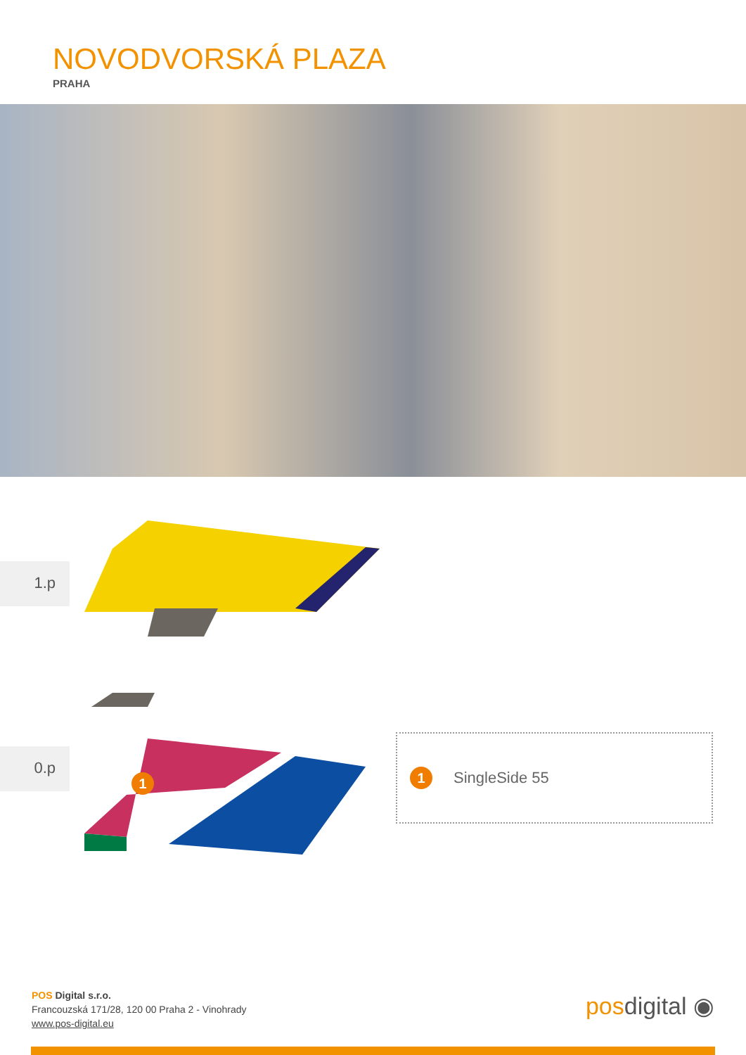NOVODVORSKÁ PLAZA
PRAHA
1.p
0.p
1
1
SingleSide 55
POS Digital s.r.o.
Francouzská 171/28, 120 00 Praha 2 - Vinohrady
www.pos-digital.eu
posdigital ◉